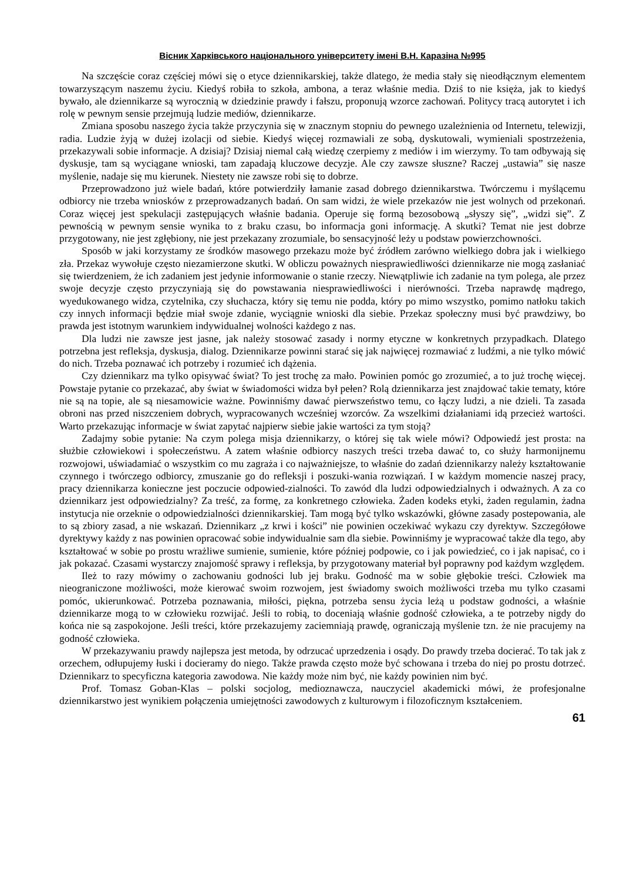Вісник Харківського національного університету імені В.Н. Каразіна №995
Na szczęście coraz częściej mówi się o etyce dziennikarskiej, także dlatego, że media stały się nieodłącznym elementem towarzyszącym naszemu życiu. Kiedyś robiła to szkoła, ambona, a teraz właśnie media. Dziś to nie księża, jak to kiedyś bywało, ale dziennikarze są wyrocznią w dziedzinie prawdy i fałszu, proponują wzorce zachowań. Politycy tracą autorytet i ich rolę w pewnym sensie przejmują ludzie mediów, dziennikarze.
Zmiana sposobu naszego życia także przyczynia się w znacznym stopniu do pewnego uzależnienia od Internetu, telewizji, radia. Ludzie żyją w dużej izolacji od siebie. Kiedyś więcej rozmawiali ze sobą, dyskutowali, wymieniali spostrzeżenia, przekazywali sobie informacje. A dzisiaj? Dzisiaj niemal całą wiedzę czerpiemy z mediów i im wierzymy. To tam odbywają się dyskusje, tam są wyciągane wnioski, tam zapadają kluczowe decyzje. Ale czy zawsze słuszne? Raczej „ustawia” się nasze myślenie, nadaje się mu kierunek. Niestety nie zawsze robi się to dobrze.
Przeprowadzono już wiele badań, które potwierdziły łamanie zasad dobrego dziennikarstwa. Twórczemu i myślącemu odbiorcy nie trzeba wniosków z przeprowadzanych badań. On sam widzi, że wiele przekazów nie jest wolnych od przekonań. Coraz więcej jest spekulacji zastępujących właśnie badania. Operuje się formą bezosobową „słyszy się”, „widzi się”. Z pewnością w pewnym sensie wynika to z braku czasu, bo informacja goni informację. A skutki? Temat nie jest dobrze przygotowany, nie jest zgłębiony, nie jest przekazany zrozumiale, bo sensacyjność leży u podstaw powierzchowności.
Sposób w jaki korzystamy ze środków masowego przekazu może być źródłem zarówno wielkiego dobra jak i wielkiego zła. Przekaz wywołuje często niezamierzone skutki. W obliczu poważnych niesprawiedliwości dziennikarze nie mogą zasłaniać się twierdzeniem, że ich zadaniem jest jedynie informowanie o stanie rzeczy. Niewątpliwie ich zadanie na tym polega, ale przez swoje decyzje często przyczyniają się do powstawania niesprawiedliwości i nierówności. Trzeba naprawdę mądrego, wyedukowanego widza, czytelnika, czy słuchacza, który się temu nie podda, który po mimo wszystko, pomimo natłoku takich czy innych informacji będzie miał swoje zdanie, wyciągnie wnioski dla siebie. Przekaz społeczny musi być prawdziwy, bo prawda jest istotnym warunkiem indywidualnej wolności każdego z nas.
Dla ludzi nie zawsze jest jasne, jak należy stosować zasady i normy etyczne w konkretnych przypadkach. Dlatego potrzebna jest refleksja, dyskusja, dialog. Dziennikarze powinni starać się jak najwięcej rozmawiać z ludźmi, a nie tylko mówić do nich. Trzeba poznawać ich potrzeby i rozumieć ich dążenia.
Czy dziennikarz ma tylko opisywać świat? To jest trochę za mało. Powinien pomóc go zrozumieć, a to już trochę więcej. Powstaje pytanie co przekazać, aby świat w świadomości widza był pełen? Rolą dziennikarza jest znajdować takie tematy, które nie są na topie, ale są niesamowicie ważne. Powinniśmy dawać pierwszeństwo temu, co łączy ludzi, a nie dzieli. Ta zasada obroni nas przed niszczeniem dobrych, wypracowanych wcześniej wzorców. Za wszelkimi działaniami idą przecież wartości. Warto przekazując informacje w świat zapytać najpierw siebie jakie wartości za tym stoją?
Zadajmy sobie pytanie: Na czym polega misja dziennikarzy, o której się tak wiele mówi? Odpowiedź jest prosta: na służbie człowiekowi i społeczeństwu. A zatem właśnie odbiorcy naszych treści trzeba dawać to, co służy harmonijnemu rozwojowi, uświadamiać o wszystkim co mu zagraża i co najważniejsze, to właśnie do zadań dziennikarzy należy kształtowanie czynnego i twórczego odbiorcy, zmuszanie go do refleksji i poszuki-wania rozwiązań. I w każdym momencie naszej pracy, pracy dziennikarza konieczne jest poczucie odpowied-zialności. To zawód dla ludzi odpowiedzialnych i odważnych. A za co dziennikarz jest odpowiedzialny? Za treść, za formę, za konkretnego człowieka. Żaden kodeks etyki, żaden regulamin, żadna instytucja nie orzeknie o odpowiedzialności dziennikarskiej. Tam mogą być tylko wskazówki, główne zasady postepowania, ale to są zbiory zasad, a nie wskazań. Dziennikarz „z krwi i kości” nie powinien oczekiwać wykazu czy dyrektyw. Szczegółowe dyrektywy każdy z nas powinien opracować sobie indywidualnie sam dla siebie. Powinniśmy je wypracować także dla tego, aby kształtować w sobie po prostu wrażliwe sumienie, sumienie, które później podpowie, co i jak powiedzieć, co i jak napisać, co i jak pokazać. Czasami wystarczy znajomość sprawy i refleksja, by przygotowany materiał był poprawny pod każdym względem.
Ileż to razy mówimy o zachowaniu godności lub jej braku. Godność ma w sobie głębokie treści. Człowiek ma nieograniczone możliwości, może kierować swoim rozwojem, jest świadomy swoich możliwości trzeba mu tylko czasami pomóc, ukierunkować. Potrzeba poznawania, miłości, piękna, potrzeba sensu życia leżą u podstaw godności, a właśnie dziennikarze mogą to w człowieku rozwijać. Jeśli to robią, to doceniają właśnie godność człowieka, a te potrzeby nigdy do końca nie są zaspokojone. Jeśli treści, które przekazujemy zaciemniają prawdę, ograniczają myślenie tzn. że nie pracujemy na godność człowieka.
W przekazywaniu prawdy najlepsza jest metoda, by odrzucać uprzedzenia i osądy. Do prawdy trzeba docierać. To tak jak z orzechem, odłupujemy łuski i docieramy do niego. Także prawda często może być schowana i trzeba do niej po prostu dotrzeć. Dziennikarz to specyficzna kategoria zawodowa. Nie każdy może nim być, nie każdy powinien nim być.
Prof. Tomasz Goban-Klas – polski socjolog, medioznawcza, nauczyciel akademicki mówi, że profesjonalne dziennikarstwo jest wynikiem połączenia umiejętności zawodowych z kulturowym i filozoficznym kształceniem.
61